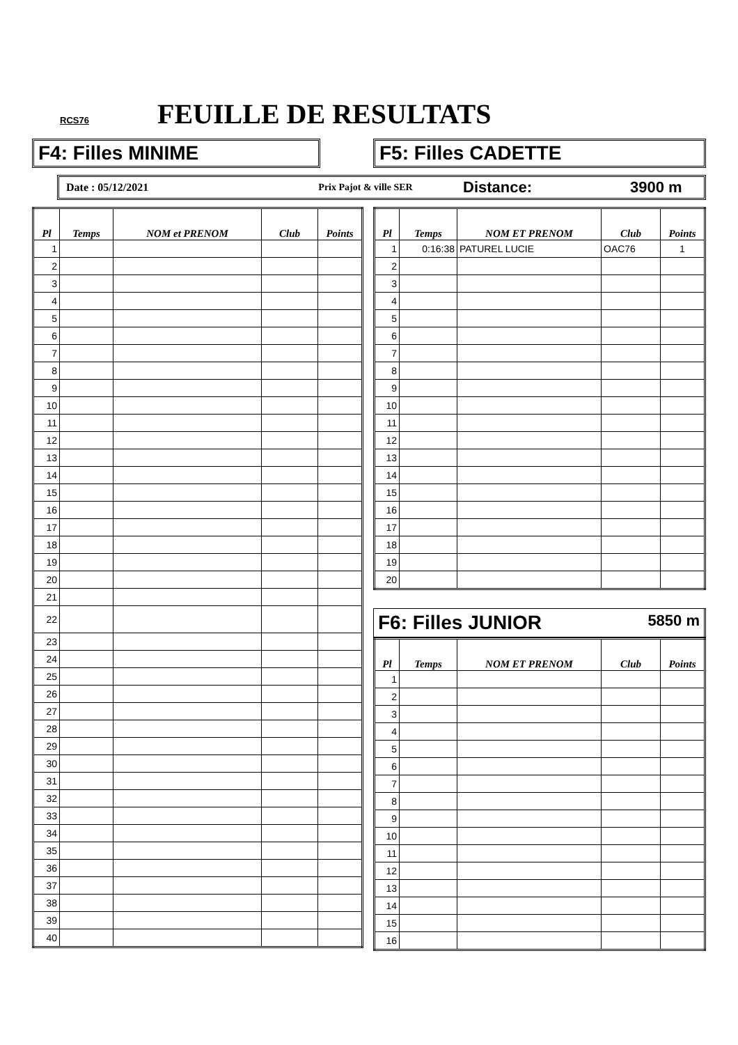RCS76 FEUILLE DE RESULTATS
F4: Filles MINIME F5: Filles CADETTE
Date : 05/12/2021 Prix Pajot & ville SER
Distance: 3900 m
| Pl | Temps | NOM et PRENOM | Club | Points |
| --- | --- | --- | --- | --- |
| 1 | | | | |
| 2 | | | | |
| 3 | | | | |
| 4 | | | | |
| 5 | | | | |
| 6 | | | | |
| 7 | | | | |
| 8 | | | | |
| 9 | | | | |
| 10 | | | | |
| 11 | | | | |
| 12 | | | | |
| 13 | | | | |
| 14 | | | | |
| 15 | | | | |
| 16 | | | | |
| 17 | | | | |
| 18 | | | | |
| 19 | | | | |
| 20 | | | | |
| 21 | | | | |
| 22 | | | | |
| 23 | | | | |
| 24 | | | | |
| 25 | | | | |
| 26 | | | | |
| 27 | | | | |
| 28 | | | | |
| 29 | | | | |
| 30 | | | | |
| 31 | | | | |
| 32 | | | | |
| 33 | | | | |
| 34 | | | | |
| 35 | | | | |
| 36 | | | | |
| 37 | | | | |
| 38 | | | | |
| 39 | | | | |
| 40 | | | | |
| Pl | Temps | NOM ET PRENOM | Club | Points |
| --- | --- | --- | --- | --- |
| 1 | 0:16:38 | PATUREL LUCIE | OAC76 | 1 |
| 2 | | | | |
| 3 | | | | |
| 4 | | | | |
| 5 | | | | |
| 6 | | | | |
| 7 | | | | |
| 8 | | | | |
| 9 | | | | |
| 10 | | | | |
| 11 | | | | |
| 12 | | | | |
| 13 | | | | |
| 14 | | | | |
| 15 | | | | |
| 16 | | | | |
| 17 | | | | |
| 18 | | | | |
| 19 | | | | |
| 20 | | | | |
F6: Filles JUNIOR 5850 m
| Pl | Temps | NOM ET PRENOM | Club | Points |
| --- | --- | --- | --- | --- |
| 1 | | | | |
| 2 | | | | |
| 3 | | | | |
| 4 | | | | |
| 5 | | | | |
| 6 | | | | |
| 7 | | | | |
| 8 | | | | |
| 9 | | | | |
| 10 | | | | |
| 11 | | | | |
| 12 | | | | |
| 13 | | | | |
| 14 | | | | |
| 15 | | | | |
| 16 | | | | |